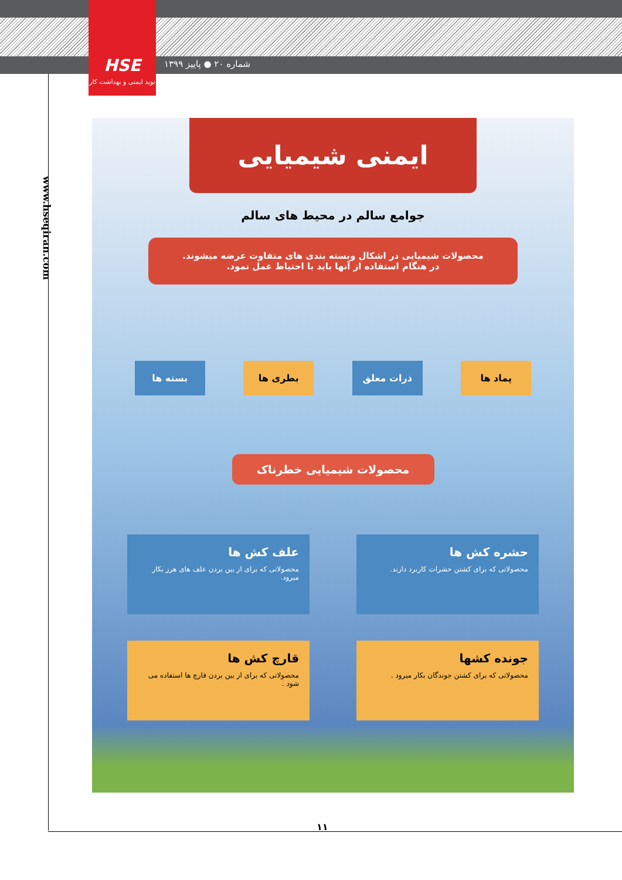HSE
نوید ایمنی و بهداشت کار
شماره ۲۰ ● پاییز ۱۳۹۹
www.hseqiran.com
ایمنی شیمیایی
جوامع سالم در محیط های سالم
محصولات شیمیایی در اشکال وبسته بندی های متفاوت عرضه میشوند.
در هنگام استفاده از آنها باید با احتیاط عمل نمود.
پماد ها ذرات معلق بطری ها بسته ها
محصولات شیمیایی خطرناک
حشره کش ها
محصولاتی که برای کشتن حشرات کاربرد دارند.
علف کش ها
محصولاتی که برای از بین بردن علف های هرز بکار میرود.
جونده کشها
محصولاتی که برای کشتن جوندگان بکار میرود .
قارچ کش ها
محصولاتی که برای از بین بردن قارچ ها استفاده می شود .
۱۱